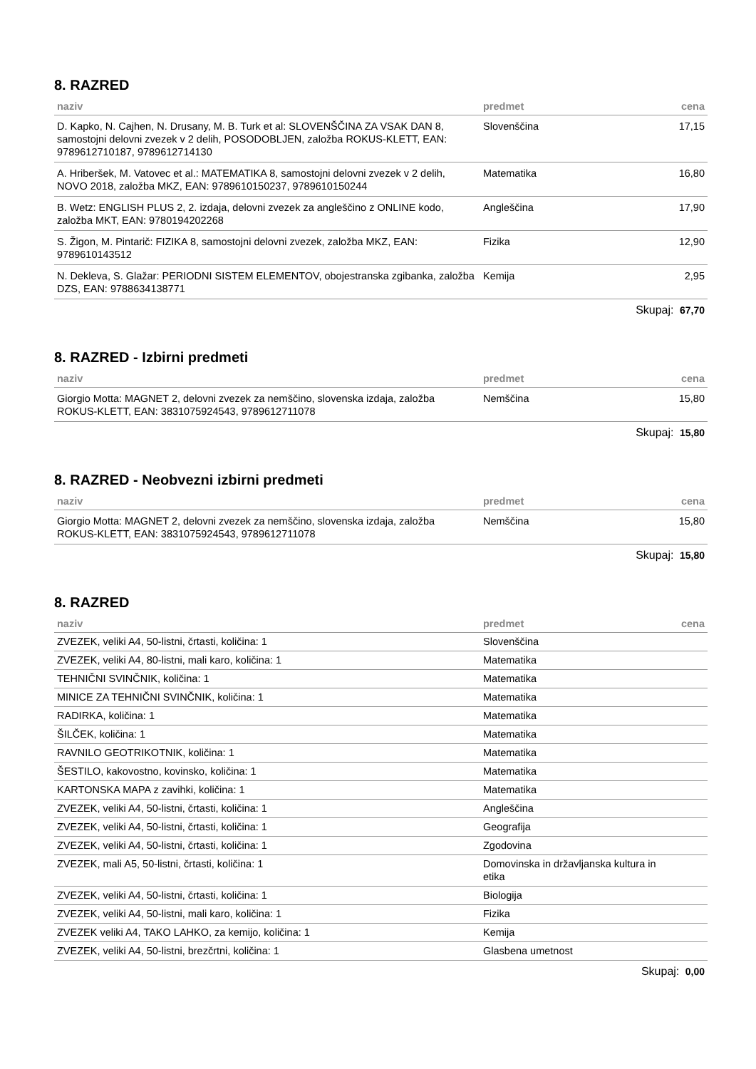8. RAZRED
| naziv | predmet | cena |
| --- | --- | --- |
| D. Kapko, N. Cajhen, N. Drusany, M. B. Turk et al: SLOVENŠČINA ZA VSAK DAN 8, samostojni delovni zvezek v 2 delih, POSODOBLJEN, založba ROKUS-KLETT, EAN: 9789612710187, 9789612714130 | Slovenščina | 17,15 |
| A. Hriberšek, M. Vatovec et al.: MATEMATIKA 8, samostojni delovni zvezek v 2 delih, NOVO 2018, založba MKZ, EAN: 9789610150237, 9789610150244 | Matematika | 16,80 |
| B. Wetz: ENGLISH PLUS 2, 2. izdaja, delovni zvezek za angleščino z ONLINE kodo, založba MKT, EAN: 9780194202268 | Angleščina | 17,90 |
| S. Žigon, M. Pintarič: FIZIKA 8, samostojni delovni zvezek, založba MKZ, EAN: 9789610143512 | Fizika | 12,90 |
| N. Dekleva, S. Glažar: PERIODNI SISTEM ELEMENTOV, obojestranska zgibanka, založba DZS, EAN: 9788634138771 | Kemija | 2,95 |
Skupaj: 67,70
8. RAZRED - Izbirni predmeti
| naziv | predmet | cena |
| --- | --- | --- |
| Giorgio Motta: MAGNET 2, delovni zvezek za nemščino, slovenska izdaja, založba ROKUS-KLETT, EAN: 3831075924543, 9789612711078 | Nemščina | 15,80 |
Skupaj: 15,80
8. RAZRED - Neobvezni izbirni predmeti
| naziv | predmet | cena |
| --- | --- | --- |
| Giorgio Motta: MAGNET 2, delovni zvezek za nemščino, slovenska izdaja, založba ROKUS-KLETT, EAN: 3831075924543, 9789612711078 | Nemščina | 15,80 |
Skupaj: 15,80
8. RAZRED
| naziv | predmet | cena |
| --- | --- | --- |
| ZVEZEK, veliki A4, 50-listni, črtasti, količina: 1 | Slovenščina | |
| ZVEZEK, veliki A4, 80-listni, mali karo, količina: 1 | Matematika | |
| TEHNIČNI SVINČNIK, količina: 1 | Matematika | |
| MINICE ZA TEHNIČNI SVINČNIK, količina: 1 | Matematika | |
| RADIRKA, količina: 1 | Matematika | |
| ŠILČEK, količina: 1 | Matematika | |
| RAVNILO GEOTRIKOTNIK, količina: 1 | Matematika | |
| ŠESTILO, kakovostno, kovinsko, količina: 1 | Matematika | |
| KARTONSKA MAPA z zavihki, količina: 1 | Matematika | |
| ZVEZEK, veliki A4, 50-listni, črtasti, količina: 1 | Angleščina | |
| ZVEZEK, veliki A4, 50-listni, črtasti, količina: 1 | Geografija | |
| ZVEZEK, veliki A4, 50-listni, črtasti, količina: 1 | Zgodovina | |
| ZVEZEK, mali A5, 50-listni, črtasti, količina: 1 | Domovinska in državljanska kultura in etika | |
| ZVEZEK, veliki A4, 50-listni, črtasti, količina: 1 | Biologija | |
| ZVEZEK, veliki A4, 50-listni, mali karo, količina: 1 | Fizika | |
| ZVEZEK veliki A4, TAKO LAHKO, za kemijo, količina: 1 | Kemija | |
| ZVEZEK, veliki A4, 50-listni, brezčrtni, količina: 1 | Glasbena umetnost | |
Skupaj: 0,00